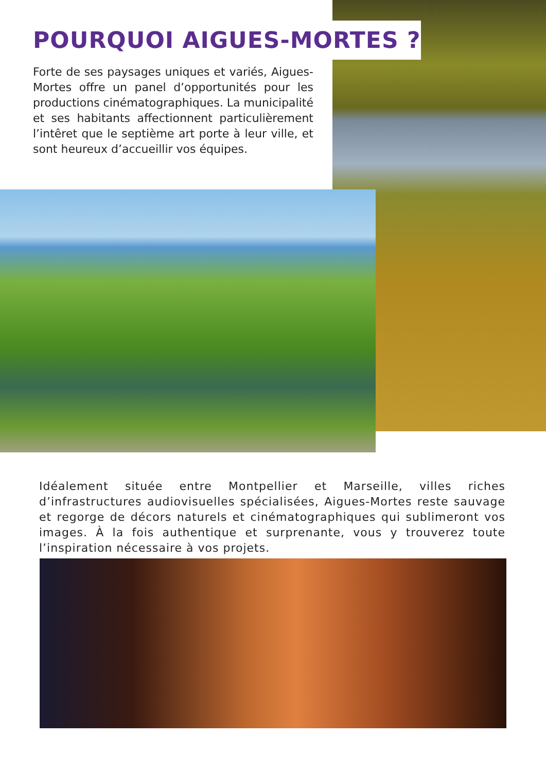POURQUOI AIGUES-MORTES ?
Forte de ses paysages uniques et variés, Aigues-Mortes offre un panel d’opportunités pour les productions cinématographiques. La municipalité et ses habitants affectionnent particulièrement l’intêret que le septième art porte à leur ville, et sont heureux d’accueillir vos équipes.
Idéalement située entre Montpellier et Marseille, villes riches d’infrastructures audiovisuelles spécialisées, Aigues-Mortes reste sauvage et regorge de décors naturels et cinématographiques qui sublimeront vos images. À la fois authentique et surprenante, vous y trouverez toute l’inspiration nécessaire à vos projets.